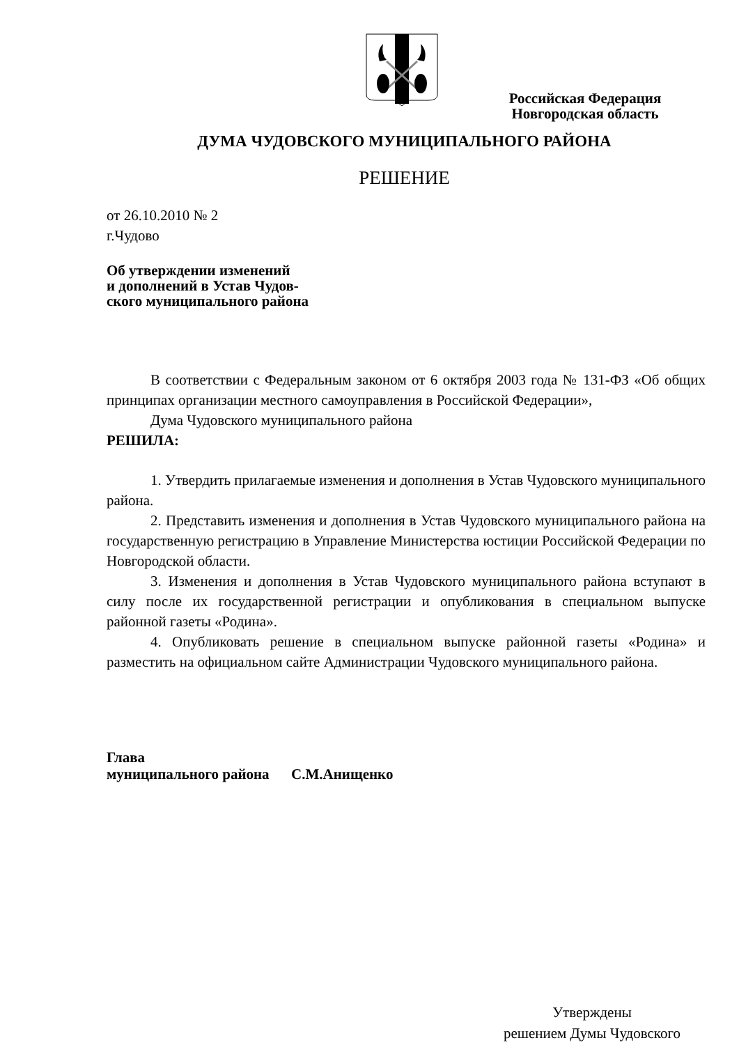Российская Федерация
Новгородская область
ДУМА ЧУДОВСКОГО МУНИЦИПАЛЬНОГО РАЙОНА
РЕШЕНИЕ
от 26.10.2010 № 2
г.Чудово
Об утверждении изменений
и дополнений в Устав Чудов-
ского муниципального района
В соответствии с Федеральным законом от 6 октября 2003 года № 131-ФЗ «Об общих принципах организации местного самоуправления в Российской Федерации»,
Дума Чудовского муниципального района
РЕШИЛА:
1. Утвердить прилагаемые изменения и дополнения в Устав Чудовского муниципального района.
2. Представить изменения и дополнения в Устав Чудовского муниципального района на государственную регистрацию в Управление Министерства юстиции Российской Федерации по Новгородской области.
3. Изменения и дополнения в Устав Чудовского муниципального района вступают в силу после их государственной регистрации и опубликования в специальном выпуске районной газеты «Родина».
4. Опубликовать решение в специальном выпуске районной газеты «Родина» и разместить на официальном сайте Администрации Чудовского муниципального района.
Глава
муниципального района С.М.Анищенко
Утверждены
решением Думы Чудовского